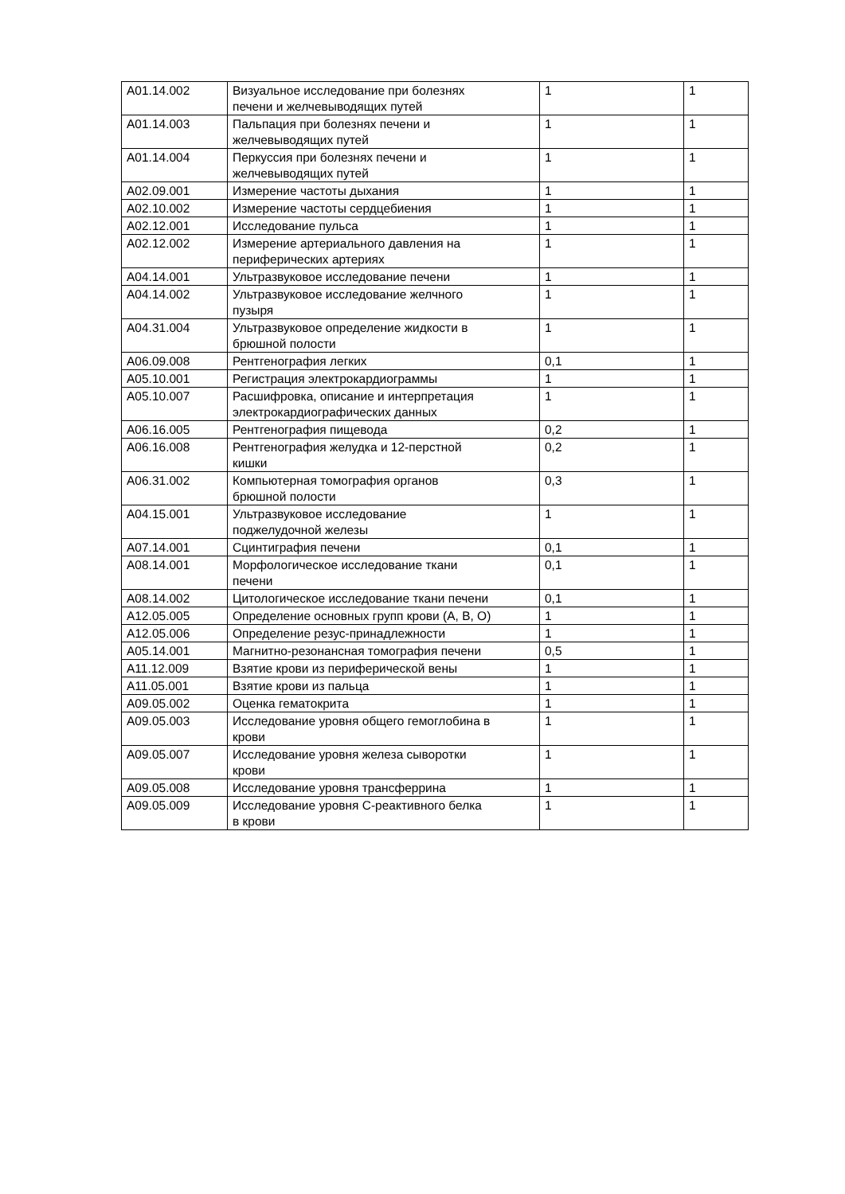| A01.14.002 | Визуальное исследование при болезнях печени и желчевыводящих путей | 1 | 1 |
| A01.14.003 | Пальпация при болезнях печени и желчевыводящих путей | 1 | 1 |
| A01.14.004 | Перкуссия при болезнях печени и желчевыводящих путей | 1 | 1 |
| A02.09.001 | Измерение частоты дыхания | 1 | 1 |
| A02.10.002 | Измерение частоты сердцебиения | 1 | 1 |
| A02.12.001 | Исследование пульса | 1 | 1 |
| A02.12.002 | Измерение артериального давления на периферических артериях | 1 | 1 |
| A04.14.001 | Ультразвуковое исследование печени | 1 | 1 |
| A04.14.002 | Ультразвуковое исследование желчного пузыря | 1 | 1 |
| A04.31.004 | Ультразвуковое определение жидкости в брюшной полости | 1 | 1 |
| A06.09.008 | Рентгенография легких | 0,1 | 1 |
| A05.10.001 | Регистрация электрокардиограммы | 1 | 1 |
| A05.10.007 | Расшифровка, описание и интерпретация электрокардиографических данных | 1 | 1 |
| A06.16.005 | Рентгенография пищевода | 0,2 | 1 |
| A06.16.008 | Рентгенография желудка и 12-перстной кишки | 0,2 | 1 |
| A06.31.002 | Компьютерная томография органов брюшной полости | 0,3 | 1 |
| A04.15.001 | Ультразвуковое исследование поджелудочной железы | 1 | 1 |
| A07.14.001 | Сцинтиграфия печени | 0,1 | 1 |
| A08.14.001 | Морфологическое исследование ткани печени | 0,1 | 1 |
| A08.14.002 | Цитологическое исследование ткани печени | 0,1 | 1 |
| A12.05.005 | Определение основных групп крови (A, B, O) | 1 | 1 |
| A12.05.006 | Определение резус-принадлежности | 1 | 1 |
| A05.14.001 | Магнитно-резонансная томография печени | 0,5 | 1 |
| A11.12.009 | Взятие крови из периферической вены | 1 | 1 |
| A11.05.001 | Взятие крови из пальца | 1 | 1 |
| A09.05.002 | Оценка гематокрита | 1 | 1 |
| A09.05.003 | Исследование уровня общего гемоглобина в крови | 1 | 1 |
| A09.05.007 | Исследование уровня железа сыворотки крови | 1 | 1 |
| A09.05.008 | Исследование уровня трансферрина | 1 | 1 |
| A09.05.009 | Исследование уровня C-реактивного белка в крови | 1 | 1 |